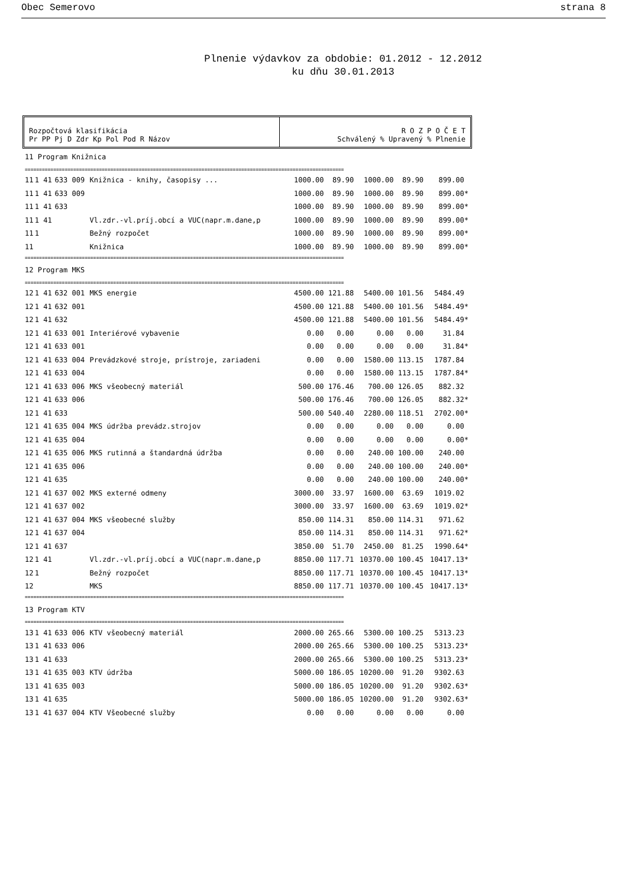Obec Semerovo strana 8
Plnenie výdavkov za obdobie: 01.2012 - 12.2012
ku dňu 30.01.2013
Rozpočtová klasifikácia
Pr PP Pj D Zdr Kp Pol Pod R Názov
R O Z P O Č E T
Schválený % Upravený % Plnenie
| 11 Program Knižnica | | | | | | | | |
| ================================================================================================================ | | | | | | | | |
| 11 | 1 41 | 633 009 | Knižnica - knihy, časopisy ... | 1000.00 | 89.90 | 1000.00 | 89.90 | 899.00 |
| 11 | 1 41 | 633 009 | | 1000.00 | 89.90 | 1000.00 | 89.90 | 899.00* |
| 11 | 1 41 | 633 | | 1000.00 | 89.90 | 1000.00 | 89.90 | 899.00* |
| 11 | 1 41 | | Vl.zdr.-vl.príj.obcí a VUC(napr.m.dane,p | 1000.00 | 89.90 | 1000.00 | 89.90 | 899.00* |
| 11 | 1 | | Bežný rozpočet | 1000.00 | 89.90 | 1000.00 | 89.90 | 899.00* |
| 11 | | | Knižnica | 1000.00 | 89.90 | 1000.00 | 89.90 | 899.00* |
| ================================================================================================================ | | | | | | | | |
| 12 Program MKS | | | | | | | | |
| ================================================================================================================ | | | | | | | | |
| 12 | 1 41 | 632 001 | MKS energie | 4500.00 | 121.88 | 5400.00 | 101.56 | 5484.49 |
| 12 | 1 41 | 632 001 | | 4500.00 | 121.88 | 5400.00 | 101.56 | 5484.49* |
| 12 | 1 41 | 632 | | 4500.00 | 121.88 | 5400.00 | 101.56 | 5484.49* |
| 12 | 1 41 | 633 001 | Interiérové vybavenie | 0.00 | 0.00 | 0.00 | 0.00 | 31.84 |
| 12 | 1 41 | 633 001 | | 0.00 | 0.00 | 0.00 | 0.00 | 31.84* |
| 12 | 1 41 | 633 004 | Prevádzkové stroje, prístroje, zariadeni | 0.00 | 0.00 | 1580.00 | 113.15 | 1787.84 |
| 12 | 1 41 | 633 004 | | 0.00 | 0.00 | 1580.00 | 113.15 | 1787.84* |
| 12 | 1 41 | 633 006 | MKS všeobecný materiál | 500.00 | 176.46 | 700.00 | 126.05 | 882.32 |
| 12 | 1 41 | 633 006 | | 500.00 | 176.46 | 700.00 | 126.05 | 882.32* |
| 12 | 1 41 | 633 | | 500.00 | 540.40 | 2280.00 | 118.51 | 2702.00* |
| 12 | 1 41 | 635 004 | MKS údržba prevádz.strojov | 0.00 | 0.00 | 0.00 | 0.00 | 0.00 |
| 12 | 1 41 | 635 004 | | 0.00 | 0.00 | 0.00 | 0.00 | 0.00* |
| 12 | 1 41 | 635 006 | MKS rutinná a štandardná údržba | 0.00 | 0.00 | 240.00 | 100.00 | 240.00 |
| 12 | 1 41 | 635 006 | | 0.00 | 0.00 | 240.00 | 100.00 | 240.00* |
| 12 | 1 41 | 635 | | 0.00 | 0.00 | 240.00 | 100.00 | 240.00* |
| 12 | 1 41 | 637 002 | MKS externé odmeny | 3000.00 | 33.97 | 1600.00 | 63.69 | 1019.02 |
| 12 | 1 41 | 637 002 | | 3000.00 | 33.97 | 1600.00 | 63.69 | 1019.02* |
| 12 | 1 41 | 637 004 | MKS všeobecné služby | 850.00 | 114.31 | 850.00 | 114.31 | 971.62 |
| 12 | 1 41 | 637 004 | | 850.00 | 114.31 | 850.00 | 114.31 | 971.62* |
| 12 | 1 41 | 637 | | 3850.00 | 51.70 | 2450.00 | 81.25 | 1990.64* |
| 12 | 1 41 | | Vl.zdr.-vl.príj.obcí a VUC(napr.m.dane,p | 8850.00 | 117.71 | 10370.00 | 100.45 | 10417.13* |
| 12 | 1 | | Bežný rozpočet | 8850.00 | 117.71 | 10370.00 | 100.45 | 10417.13* |
| 12 | | | MKS | 8850.00 | 117.71 | 10370.00 | 100.45 | 10417.13* |
| ================================================================================================================ | | | | | | | | |
| 13 Program KTV | | | | | | | | |
| ================================================================================================================ | | | | | | | | |
| 13 | 1 41 | 633 006 | KTV všeobecný materiál | 2000.00 | 265.66 | 5300.00 | 100.25 | 5313.23 |
| 13 | 1 41 | 633 006 | | 2000.00 | 265.66 | 5300.00 | 100.25 | 5313.23* |
| 13 | 1 41 | 633 | | 2000.00 | 265.66 | 5300.00 | 100.25 | 5313.23* |
| 13 | 1 41 | 635 003 | KTV údržba | 5000.00 | 186.05 | 10200.00 | 91.20 | 9302.63 |
| 13 | 1 41 | 635 003 | | 5000.00 | 186.05 | 10200.00 | 91.20 | 9302.63* |
| 13 | 1 41 | 635 | | 5000.00 | 186.05 | 10200.00 | 91.20 | 9302.63* |
| 13 | 1 41 | 637 004 | KTV Všeobecné služby | 0.00 | 0.00 | 0.00 | 0.00 | 0.00 |